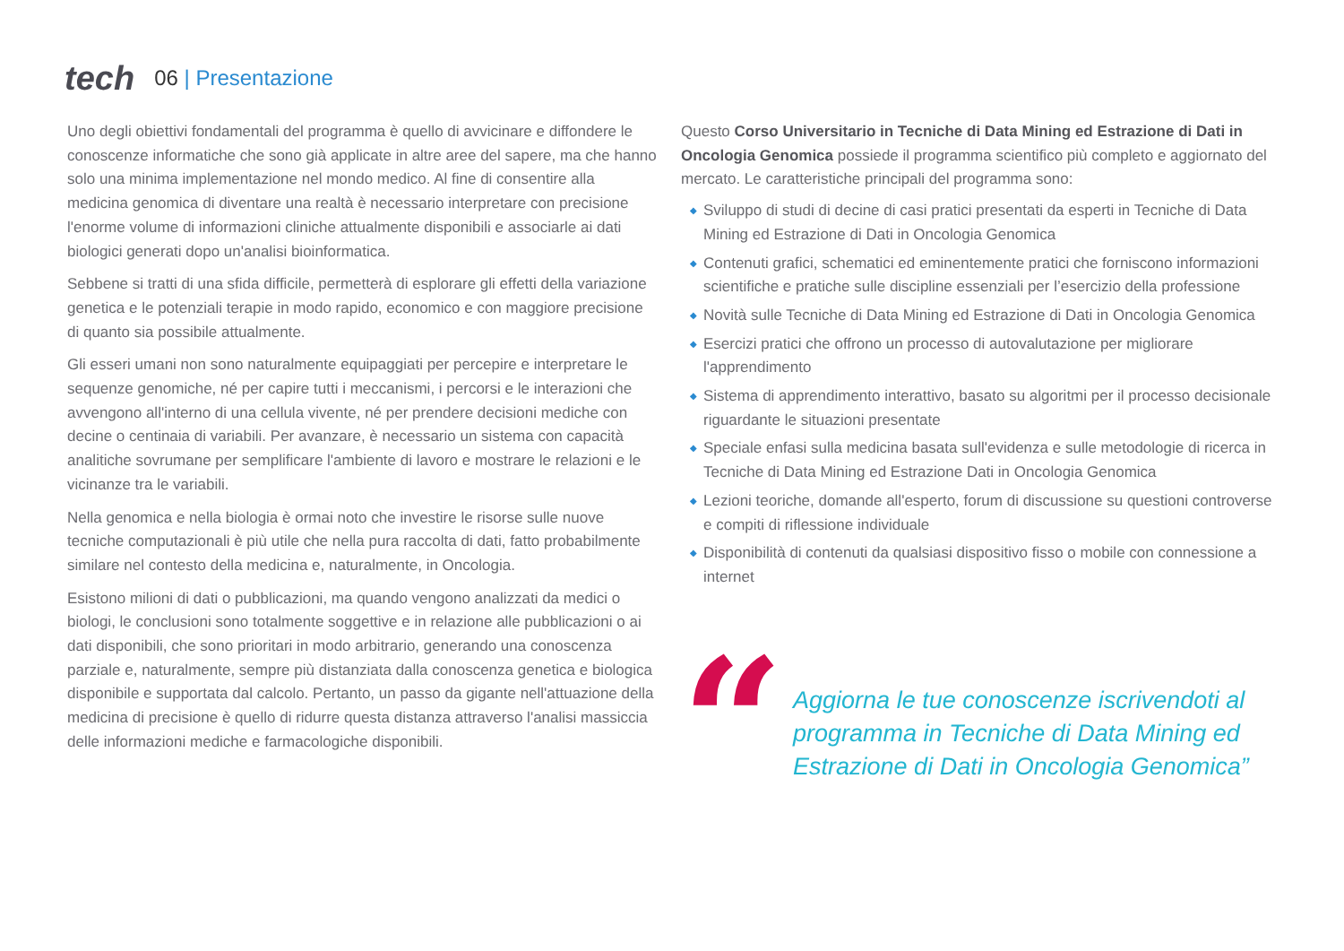tech
06 | Presentazione
Uno degli obiettivi fondamentali del programma è quello di avvicinare e diffondere le conoscenze informatiche che sono già applicate in altre aree del sapere, ma che hanno solo una minima implementazione nel mondo medico. Al fine di consentire alla medicina genomica di diventare una realtà è necessario interpretare con precisione l'enorme volume di informazioni cliniche attualmente disponibili e associarle ai dati biologici generati dopo un'analisi bioinformatica.
Sebbene si tratti di una sfida difficile, permetterà di esplorare gli effetti della variazione genetica e le potenziali terapie in modo rapido, economico e con maggiore precisione di quanto sia possibile attualmente.
Gli esseri umani non sono naturalmente equipaggiati per percepire e interpretare le sequenze genomiche, né per capire tutti i meccanismi, i percorsi e le interazioni che avvengono all'interno di una cellula vivente, né per prendere decisioni mediche con decine o centinaia di variabili. Per avanzare, è necessario un sistema con capacità analitiche sovrumane per semplificare l'ambiente di lavoro e mostrare le relazioni e le vicinanze tra le variabili.
Nella genomica e nella biologia è ormai noto che investire le risorse sulle nuove tecniche computazionali è più utile che nella pura raccolta di dati, fatto probabilmente similare nel contesto della medicina e, naturalmente, in Oncologia.
Esistono milioni di dati o pubblicazioni, ma quando vengono analizzati da medici o biologi, le conclusioni sono totalmente soggettive e in relazione alle pubblicazioni o ai dati disponibili, che sono prioritari in modo arbitrario, generando una conoscenza parziale e, naturalmente, sempre più distanziata dalla conoscenza genetica e biologica disponibile e supportata dal calcolo. Pertanto, un passo da gigante nell'attuazione della medicina di precisione è quello di ridurre questa distanza attraverso l'analisi massiccia delle informazioni mediche e farmacologiche disponibili.
Questo Corso Universitario in Tecniche di Data Mining ed Estrazione di Dati in Oncologia Genomica possiede il programma scientifico più completo e aggiornato del mercato. Le caratteristiche principali del programma sono:
◆ Sviluppo di studi di decine di casi pratici presentati da esperti in Tecniche di Data Mining ed Estrazione di Dati in Oncologia Genomica
◆ Contenuti grafici, schematici ed eminentemente pratici che forniscono informazioni scientifiche e pratiche sulle discipline essenziali per l’esercizio della professione
◆ Novità sulle Tecniche di Data Mining ed Estrazione di Dati in Oncologia Genomica
◆ Esercizi pratici che offrono un processo di autovalutazione per migliorare l'apprendimento
◆ Sistema di apprendimento interattivo, basato su algoritmi per il processo decisionale riguardante le situazioni presentate
◆ Speciale enfasi sulla medicina basata sull'evidenza e sulle metodologie di ricerca in Tecniche di Data Mining ed Estrazione Dati in Oncologia Genomica
◆ Lezioni teoriche, domande all'esperto, forum di discussione su questioni controverse e compiti di riflessione individuale
◆ Disponibilità di contenuti da qualsiasi dispositivo fisso o mobile con connessione a internet
“
Aggiorna le tue conoscenze iscrivendoti al programma in Tecniche di Data Mining ed Estrazione di Dati in Oncologia Genomica”